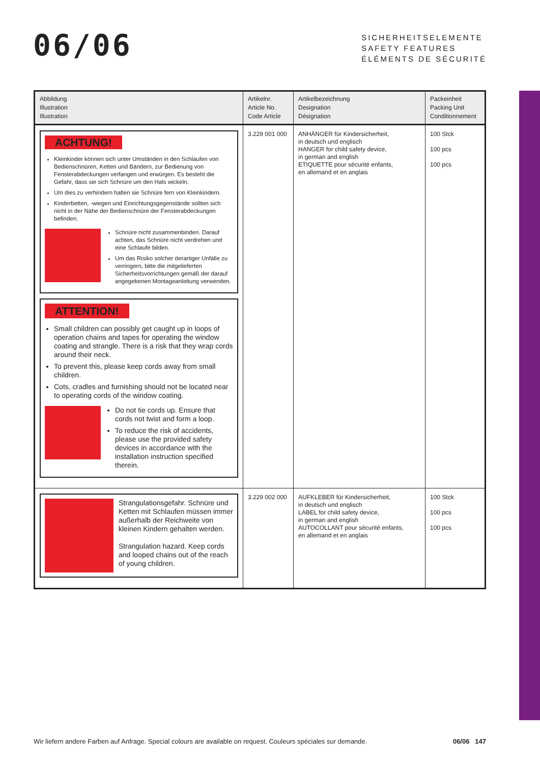06/06
SICHERHEITSELEMENTE
SAFETY FEATURES
ÉLÉMENTS DE SÉCURITÉ
| Abbildung Illustration Illustration | Artikelnr. Article No. Code Article | Artikelbezeichnung Designation Désignation | Packeinheit Packing Unit Conditionnement |
| --- | --- | --- | --- |
| ACHTUNG! Kleinkinder können sich unter Umständen in den Schlaufen von Bedienschnüren, Ketten und Bändern, zur Bedienung von Fensterabdeckungen verfangen und erwürgen. Es besteht die Gefahr, dass sie sich Schnüre um den Hals wickeln. Um dies zu verhindern halten sie Schnüre fern von Kleinkindern. Kinderbetten, -wiegen und Einrichtungsgegenstände sollten sich nicht in der Nähe der Bedienschnüre der Fensterabdeckungen befinden. Schnüre nicht zusammenbinden. Darauf achten, das Schnüre nicht verdrehen und eine Schlaufe bilden. Um das Risiko solcher derartiger Unfälle zu verringern, bitte die mitgelieferten Sicherheitsvorrichtungen gemäß der darauf angegebenen Montageanleitung verwenden. ATTENTION! Small children can possibly get caught up in loops of operation chains and tapes for operating the window coating and strangle. There is a risk that they wrap cords around their neck. To prevent this, please keep cords away from small children. Cots, cradles and furnishing should not be located near to operating cords of the window coating. Do not tie cords up. Ensure that cords not twist and form a loop. To reduce the risk of accidents, please use the provided safety devices in accordance with the installation instruction specified therein. | 3.229 001 000 | ANHÄNGER für Kindersicherheit, in deutsch und englisch HANGER for child safety device, in german and english ETIQUETTE pour sécurité enfants, en allemand et en anglais | 100 Stck 100 pcs 100 pcs |
| Strangulationsgefahr. Schnüre und Ketten mit Schlaufen müssen immer außerhalb der Reichweite von kleinen Kindern gehalten werden. Strangulation hazard. Keep cords and looped chains out of the reach of young children. | 3.229 002 000 | AUFKLEBER für Kindersicherheit, in deutsch und englisch LABEL for child safety device, in german and english AUTOCOLLANT pour sécurité enfants, en allemand et en anglais | 100 Stck 100 pcs 100 pcs |
Wir liefern andere Farben auf Anfrage. Special colours are available on request. Couleurs spéciales sur demande. 06/06 147